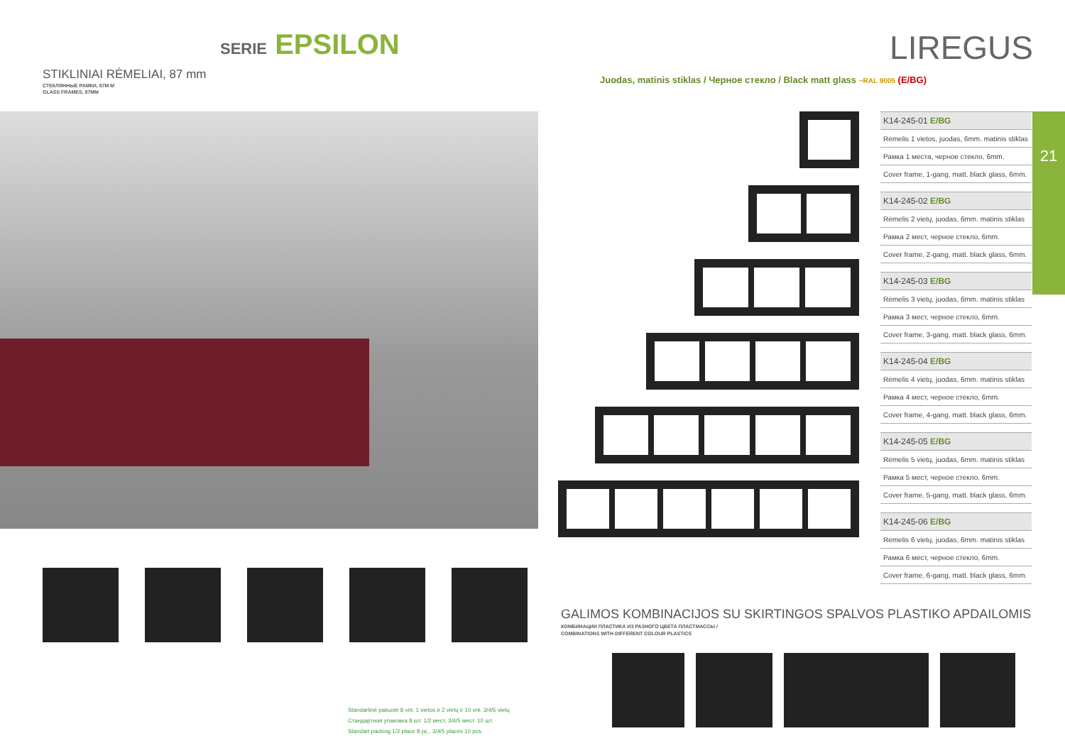SERIE EPSILON
STIKLINIAI RĖMELIAI, 87 mm
СТЕКЛЯННЫЕ РАМКИ, 87М М
GLASS FRAMES, 87MM
LIREGUS
Juodas, matinis stiklas / Черное стекло / Black matt glass ~RAL 9005 (E/BG)
| K14-245-01 E/BG |
| Rėmelis 1 vietos, juodas, 6mm. matinis stiklas |
| Рамка 1 места, черное стекло, 6mm. |
| Cover frame, 1-gang, matt. black glass, 6mm. |
| K14-245-02 E/BG |
| Rėmelis 2 vietų, juodas, 6mm. matinis stiklas |
| Рамка 2 мест, черное стекло, 6mm. |
| Cover frame, 2-gang, matt. black glass, 6mm. |
| K14-245-03 E/BG |
| Rėmelis 3 vietų, juodas, 6mm. matinis stiklas |
| Рамка 3 мест, черное стекло, 6mm. |
| Cover frame, 3-gang, matt. black glass, 6mm. |
| K14-245-04 E/BG |
| Rėmelis 4 vietų, juodas, 6mm. matinis stiklas |
| Рамка 4 мест, черное стекло, 6mm. |
| Cover frame, 4-gang, matt. black glass, 6mm. |
| K14-245-05 E/BG |
| Rėmelis 5 vietų, juodas, 6mm. matinis stiklas |
| Рамка 5 мест, черное стекло, 6mm. |
| Cover frame, 5-gang, matt. black glass, 6mm. |
| K14-245-06 E/BG |
| Rėmelis 6 vietų, juodas, 6mm. matinis stiklas |
| Рамка 6 мест, черное стекло, 6mm. |
| Cover frame, 6-gang, matt. black glass, 6mm. |
21
GALIMOS KOMBINACIJOS SU SKIRTINGOS SPALVOS PLASTIKO APDAILOMIS
КОМБИНАЦИИ ПЛАСТИКА ИЗ РАЗНОГО ЦВЕТА ПЛАСТМАССЫ /
COMBINATIONS WITH DIFFERENT COLOUR PLASTICS
Standartinė pakuotė 8 vnt. 1 vietos ir 2 vietų ir 10 vnt. 3/4/5 vietų
Стандартная упаковка 8 шт. 1/2 мест, 3/4/5 мест. 10 шт.
Standart packing 1/2 place 8 pc., 3/4/5 places 10 pcs.